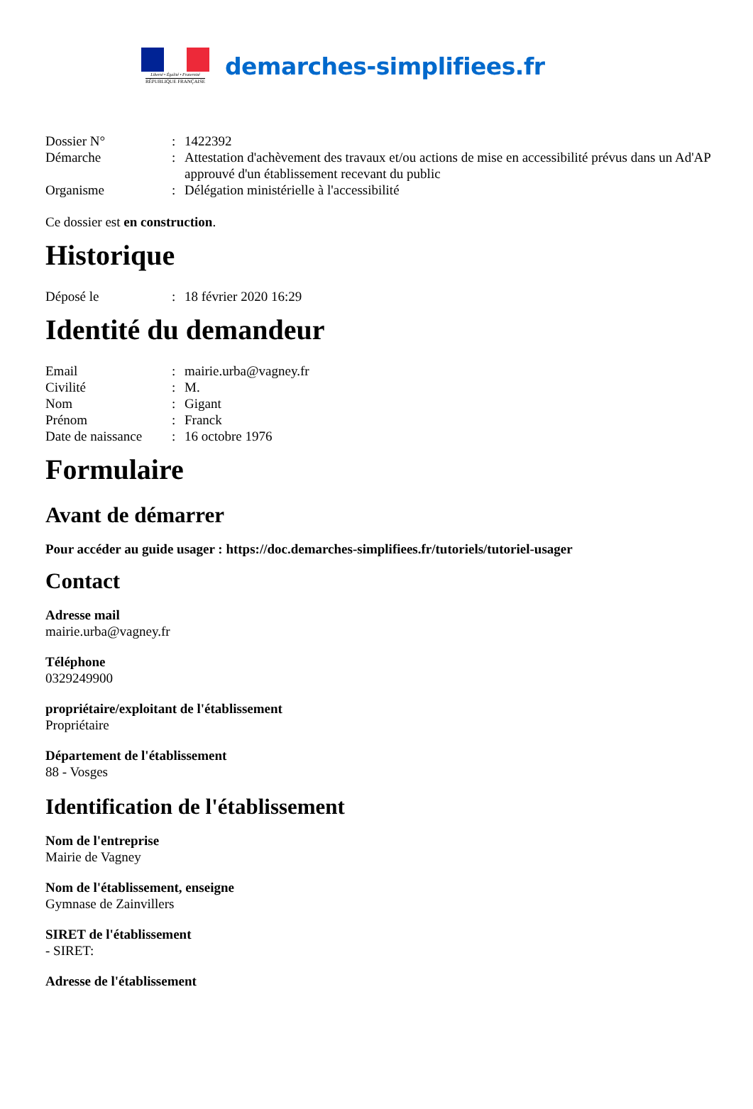Liberté • Égalité • Fraternité
RÉPUBLIQUE FRANÇAISE
demarches-simplifiees.fr
Dossier N°: 1422392 Démarche: Attestation d'achèvement des travaux et/ou actions de mise en accessibilité prévus dans un Ad'AP approuvé d'un établissement recevant du public Organisme: Délégation ministérielle à l'accessibilité
Ce dossier est en construction.
Historique
Déposé le: 18 février 2020 16:29
Identité du demandeur
Email: mairie.urba@vagney.fr Civilité: M. Nom: Gigant Prénom: Franck Date de naissance: 16 octobre 1976
Formulaire
Avant de démarrer
Pour accéder au guide usager : https://doc.demarches-simplifiees.fr/tutoriels/tutoriel-usager
Contact
Adresse mail
mairie.urba@vagney.fr
Téléphone
0329249900
propriétaire/exploitant de l'établissement
Propriétaire
Département de l'établissement
88 - Vosges
Identification de l'établissement
Nom de l'entreprise
Mairie de Vagney
Nom de l'établissement, enseigne
Gymnase de Zainvillers
SIRET de l'établissement
- SIRET:
Adresse de l'établissement